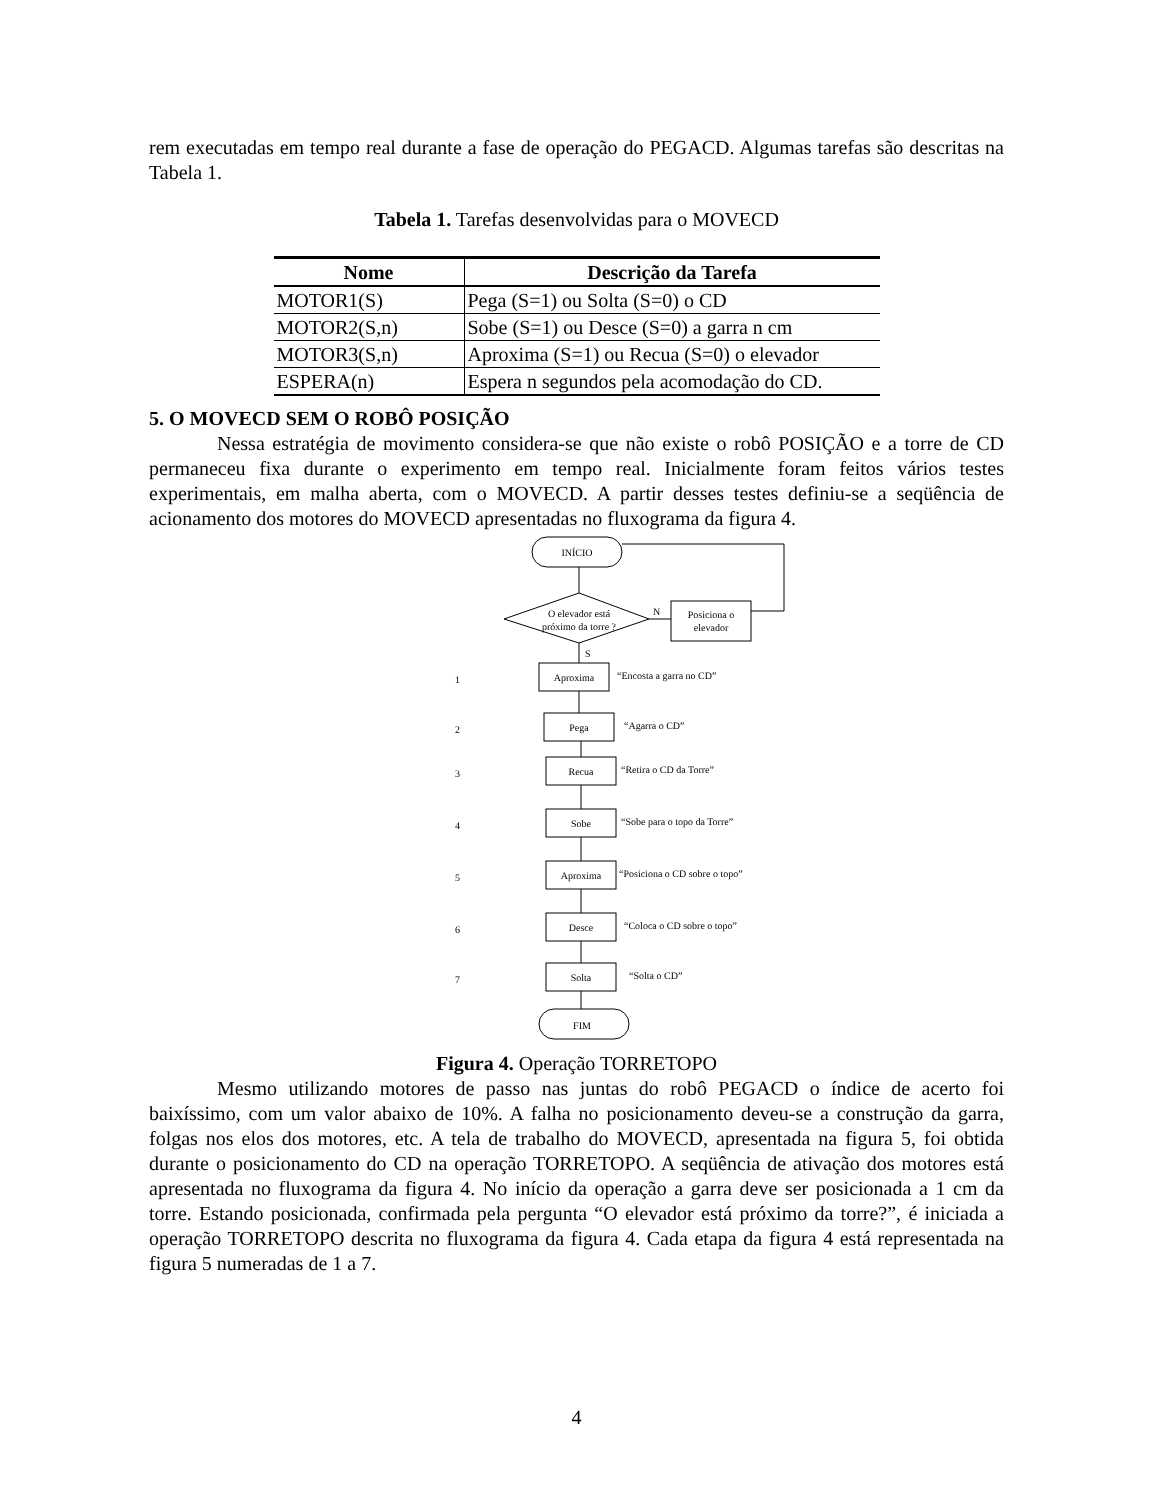rem executadas em tempo real durante a fase de operação do PEGACD. Algumas tarefas são descritas na Tabela 1.
Tabela 1. Tarefas desenvolvidas para o MOVECD
| Nome | Descrição da Tarefa |
| --- | --- |
| MOTOR1(S) | Pega (S=1) ou Solta (S=0) o CD |
| MOTOR2(S,n) | Sobe (S=1) ou Desce (S=0) a garra n cm |
| MOTOR3(S,n) | Aproxima (S=1) ou Recua (S=0) o elevador |
| ESPERA(n) | Espera n segundos pela acomodação do CD. |
5. O MOVECD SEM O ROBÔ POSIÇÃO
Nessa estratégia de movimento considera-se que não existe o robô POSIÇÃO e a torre de CD permaneceu fixa durante o experimento em tempo real. Inicialmente foram feitos vários testes experimentais, em malha aberta, com o MOVECD. A partir desses testes definiu-se a seqüência de acionamento dos motores do MOVECD apresentadas no fluxograma da figura 4.
INÍCIO
O elevador está
próximo da torre ?
N
Posiciona o
elevador
S
1
Aproxima
“Encosta a garra no CD”
2
Pega
“Agarra o CD”
3
Recua
“Retira o CD da Torre”
4
Sobe
“Sobe para o topo da Torre”
5
Aproxima
“Posiciona o CD sobre o topo”
6
Desce
“Coloca o CD sobre o topo”
7
Solta
“Solta o CD”
FIM
Figura 4. Operação TORRETOPO
Mesmo utilizando motores de passo nas juntas do robô PEGACD o índice de acerto foi baixíssimo, com um valor abaixo de 10%. A falha no posicionamento deveu-se a construção da garra, folgas nos elos dos motores, etc. A tela de trabalho do MOVECD, apresentada na figura 5, foi obtida durante o posicionamento do CD na operação TORRETOPO. A seqüência de ativação dos motores está apresentada no fluxograma da figura 4. No início da operação a garra deve ser posicionada a 1 cm da torre. Estando posicionada, confirmada pela pergunta “O elevador está próximo da torre?”, é iniciada a operação TORRETOPO descrita no fluxograma da figura 4. Cada etapa da figura 4 está representada na figura 5 numeradas de 1 a 7.
4